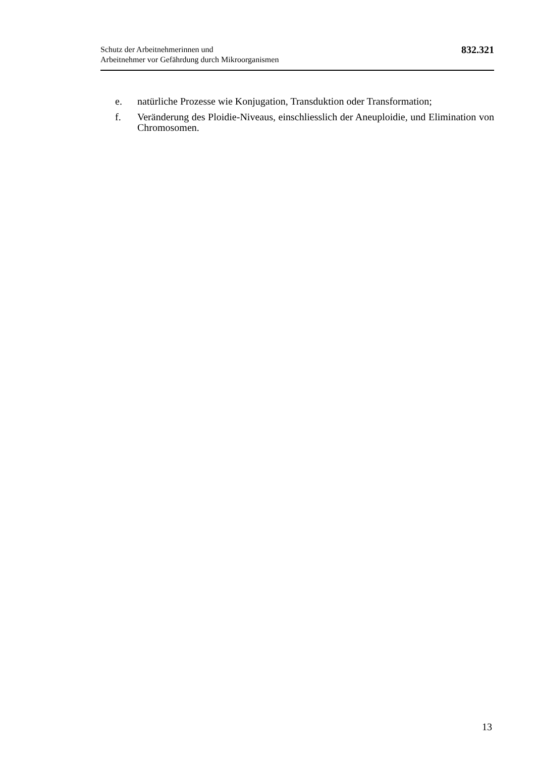Schutz der Arbeitnehmerinnen und
Arbeitnehmer vor Gefährdung durch Mikroorganismen
832.321
e. natürliche Prozesse wie Konjugation, Transduktion oder Transformation;
f. Veränderung des Ploidie-Niveaus, einschliesslich der Aneuploidie, und Elimination von Chromosomen.
13